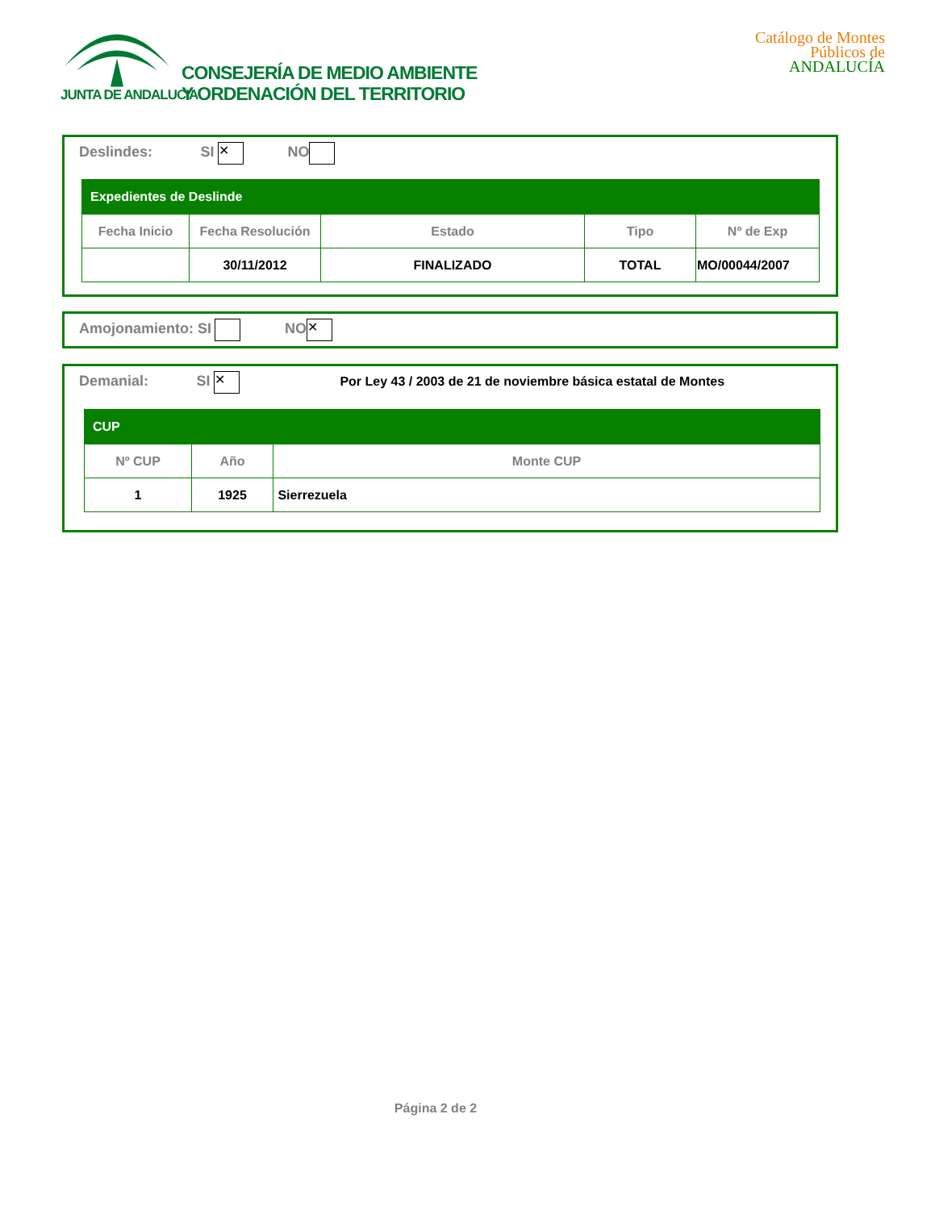JUNTA DE ANDALUCIA
CONSEJERÍA DE MEDIO AMBIENTE
Y ORDENACIÓN DEL TERRITORIO
Catálogo de Montes Públicos de ANDALUCÍA
Deslindes: SI ✕ NO
| Expedientes de Deslinde | | | | |
| Fecha Inicio | Fecha Resolución | Estado | Tipo | Nº de Exp |
| | 30/11/2012 | FINALIZADO | TOTAL | MO/00044/2007 |
Amojonamiento: SI NO ✕
Demanial: SI ✕ Por Ley 43 / 2003 de 21 de noviembre básica estatal de Montes
| CUP | | |
| Nº CUP | Año | Monte CUP |
| 1 | 1925 | Sierrezuela |
Página 2 de 2